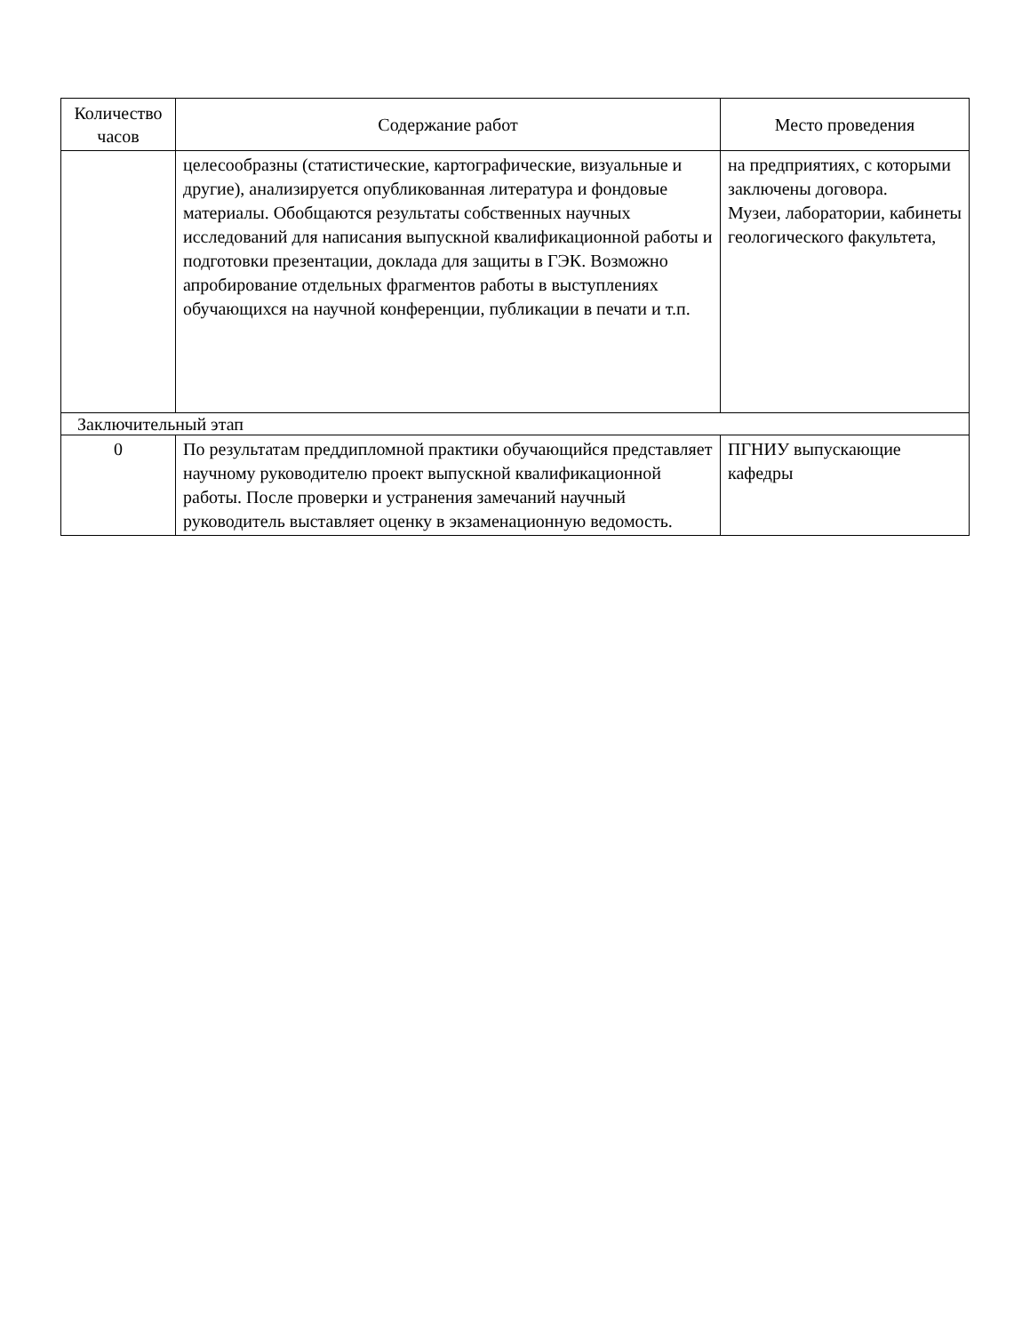| Количество часов | Содержание работ | Место проведения |
| --- | --- | --- |
| | целесообразны (статистические, картографические, визуальные и другие), анализируется опубликованная литература и фондовые материалы. Обобщаются результаты собственных научных исследований для написания выпускной квалификационной работы и подготовки презентации, доклада для защиты в ГЭК. Возможно апробирование отдельных фрагментов работы в выступлениях обучающихся на научной конференции, публикации в печати и т.п. | на предприятиях, с которыми заключены договора. Музеи, лаборатории, кабинеты геологического факультета, |
| Заключительный этап | | |
| 0 | По результатам преддипломной практики обучающийся представляет научному руководителю проект выпускной квалификационной работы. После проверки и устранения замечаний научный руководитель выставляет оценку в экзаменационную ведомость. | ПГНИУ выпускающие кафедры |